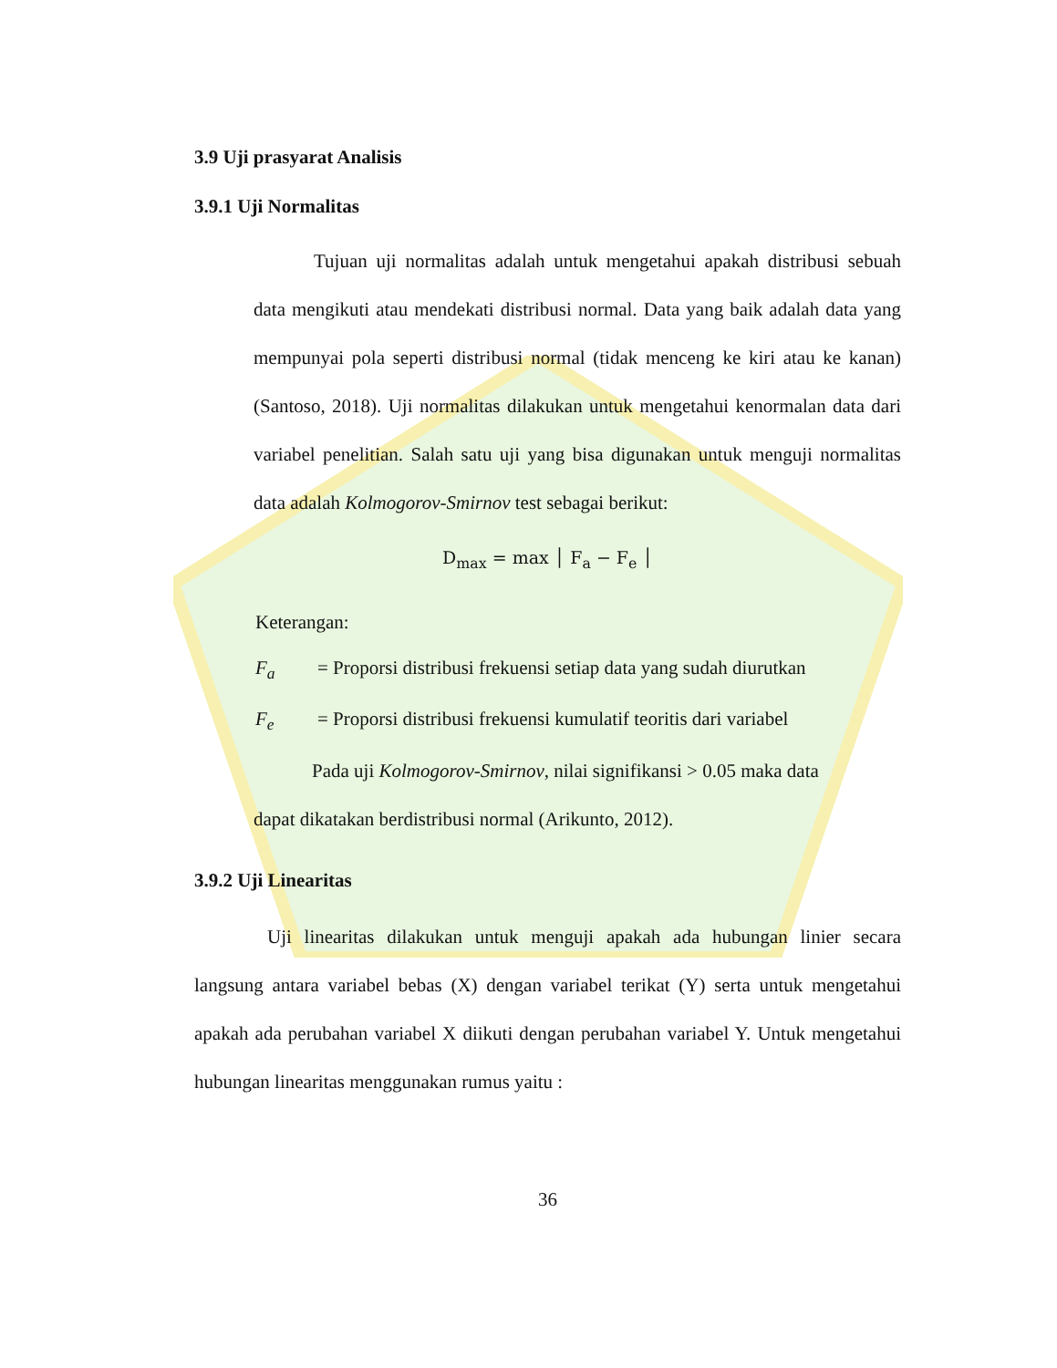3.9 Uji prasyarat Analisis
3.9.1 Uji Normalitas
Tujuan uji normalitas adalah untuk mengetahui apakah distribusi sebuah data mengikuti atau mendekati distribusi normal. Data yang baik adalah data yang mempunyai pola seperti distribusi normal (tidak menceng ke kiri atau ke kanan) (Santoso, 2018). Uji normalitas dilakukan untuk mengetahui kenormalan data dari variabel penelitian. Salah satu uji yang bisa digunakan untuk menguji normalitas data adalah Kolmogorov-Smirnov test sebagai berikut:
D<sub>max</sub> = max │ F<sub>a</sub> − F<sub>e</sub> │
Keterangan:
F<sub>a</sub> = Proporsi distribusi frekuensi setiap data yang sudah diurutkan
F<sub>e</sub> = Proporsi distribusi frekuensi kumulatif teoritis dari variabel
Pada uji Kolmogorov-Smirnov, nilai signifikansi > 0.05 maka data
dapat dikatakan berdistribusi normal (Arikunto, 2012).
3.9.2 Uji Linearitas
Uji linearitas dilakukan untuk menguji apakah ada hubungan linier secara langsung antara variabel bebas (X) dengan variabel terikat (Y) serta untuk mengetahui apakah ada perubahan variabel X diikuti dengan perubahan variabel Y. Untuk mengetahui hubungan linearitas menggunakan rumus yaitu :
36